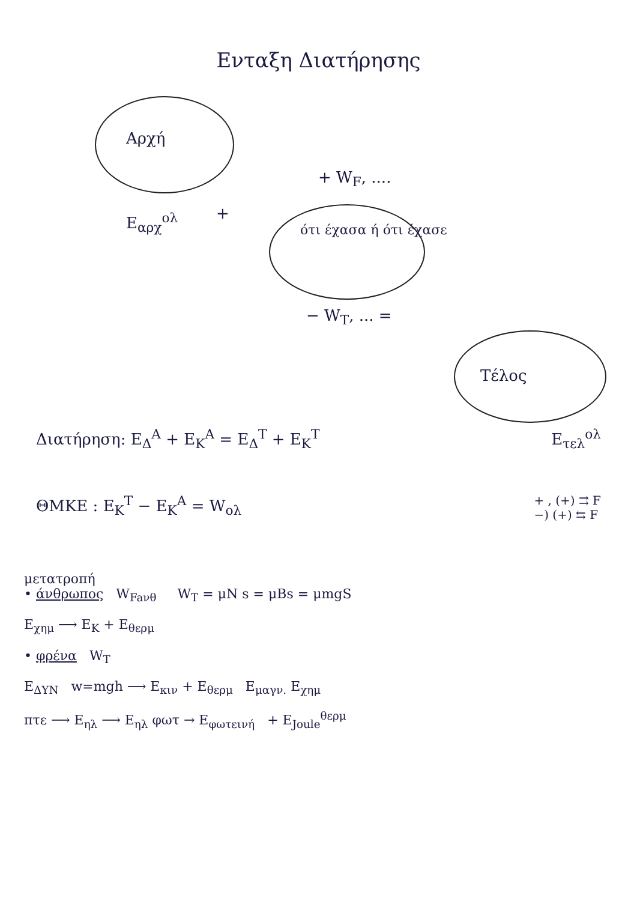Ενταξη Διατήρησης
Αρχή
+ W<sub>F</sub>, ....
E<sub>αρχ</sub><sup>ολ</sup> +
ότι έχασα ή ότι έχασε
− W<sub>T</sub>, ... =
Τέλος
Διατήρηση: E<sub>Δ</sub><sup>A</sup> + E<sub>K</sub><sup>A</sup> = E<sub>Δ</sub><sup>T</sup> + E<sub>K</sub><sup>T</sup> E<sub>τελ</sub><sup>ολ</sup>
ΘΜΚΕ : E<sub>K</sub><sup>T</sup> − E<sub>K</sub><sup>A</sup> = W<sub>ολ</sub> + , (+) ⇉ F
−) (+) ⇆ F
μετατροπή
• άνθρωπος W<sub>Faνθ</sub> W<sub>T</sub> = μN s = μBs = μmgS
E<sub>χημ</sub> ⟶ E<sub>K</sub> + E<sub>θερμ</sub>
• φρένα W<sub>T</sub>
E<sub>ΔΥΝ</sub> w=mgh ⟶ E<sub>κιν</sub> + E<sub>θερμ</sub> E<sub>μαγν.</sub> E<sub>χημ</sub>
πτε ⟶ E<sub>ηλ</sub> ⟶ E<sub>ηλ</sub> φωτ → E<sub>φωτεινή</sub> + E<sub>Joule</sub><sup>θερμ</sup>